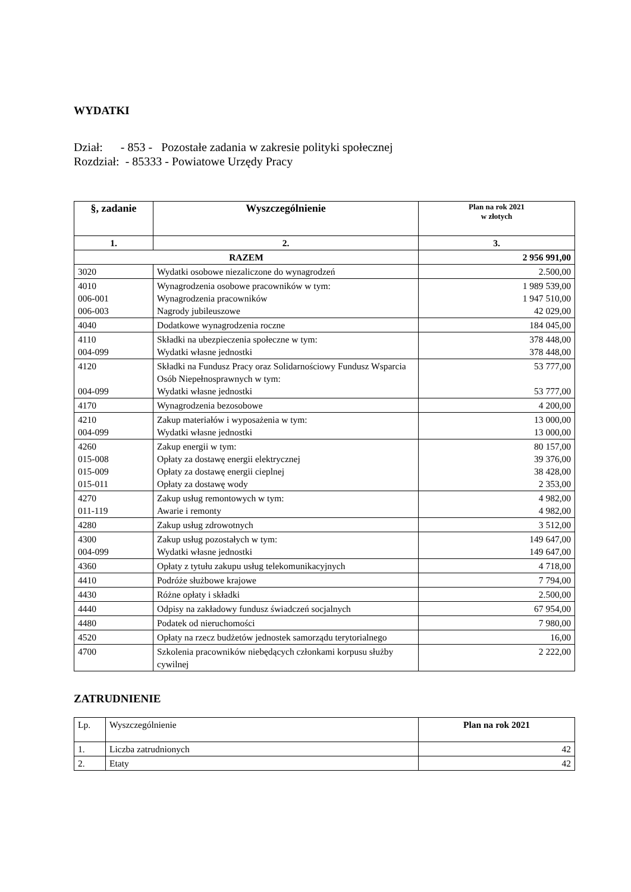WYDATKI
Dział: - 853 - Pozostałe zadania w zakresie polityki społecznej
Rozdział: - 85333 - Powiatowe Urzędy Pracy
| §, zadanie | Wyszczególnienie | Plan na rok 2021 w złotych |
| --- | --- | --- |
| 1. | 2. | 3. |
| RAZEM | | 2 956 991,00 |
| 3020 | Wydatki osobowe niezaliczone do wynagrodzeń | 2.500,00 |
| 4010 006-001 006-003 | Wynagrodzenia osobowe pracowników w tym: Wynagrodzenia pracowników Nagrody jubileuszowe | 1 989 539,00 1 947 510,00 42 029,00 |
| 4040 | Dodatkowe wynagrodzenia roczne | 184 045,00 |
| 4110 004-099 | Składki na ubezpieczenia społeczne w tym: Wydatki własne jednostki | 378 448,00 378 448,00 |
| 4120 004-099 | Składki na Fundusz Pracy oraz Solidarnościowy Fundusz Wsparcia Osób Niepełnosprawnych w tym: Wydatki własne jednostki | 53 777,00 53 777,00 |
| 4170 | Wynagrodzenia bezosobowe | 4 200,00 |
| 4210 004-099 | Zakup materiałów i wyposażenia w tym: Wydatki własne jednostki | 13 000,00 13 000,00 |
| 4260 015-008 015-009 015-011 | Zakup energii w tym: Opłaty za dostawę energii elektrycznej Opłaty za dostawę energii cieplnej Opłaty za dostawę wody | 80 157,00 39 376,00 38 428,00 2 353,00 |
| 4270 011-119 | Zakup usług remontowych w tym: Awarie i remonty | 4 982,00 4 982,00 |
| 4280 | Zakup usług zdrowotnych | 3 512,00 |
| 4300 004-099 | Zakup usług pozostałych w tym: Wydatki własne jednostki | 149 647,00 149 647,00 |
| 4360 | Opłaty z tytułu zakupu usług telekomunikacyjnych | 4 718,00 |
| 4410 | Podróże służbowe krajowe | 7 794,00 |
| 4430 | Różne opłaty i składki | 2.500,00 |
| 4440 | Odpisy na zakładowy fundusz świadczeń socjalnych | 67 954,00 |
| 4480 | Podatek od nieruchomości | 7 980,00 |
| 4520 | Opłaty na rzecz budżetów jednostek samorządu terytorialnego | 16,00 |
| 4700 | Szkolenia pracowników niebędących członkami korpusu służby cywilnej | 2 222,00 |
ZATRUDNIENIE
| Lp. | Wyszczególnienie | Plan na rok 2021 |
| 1. | Liczba zatrudnionych | 42 |
| 2. | Etaty | 42 |